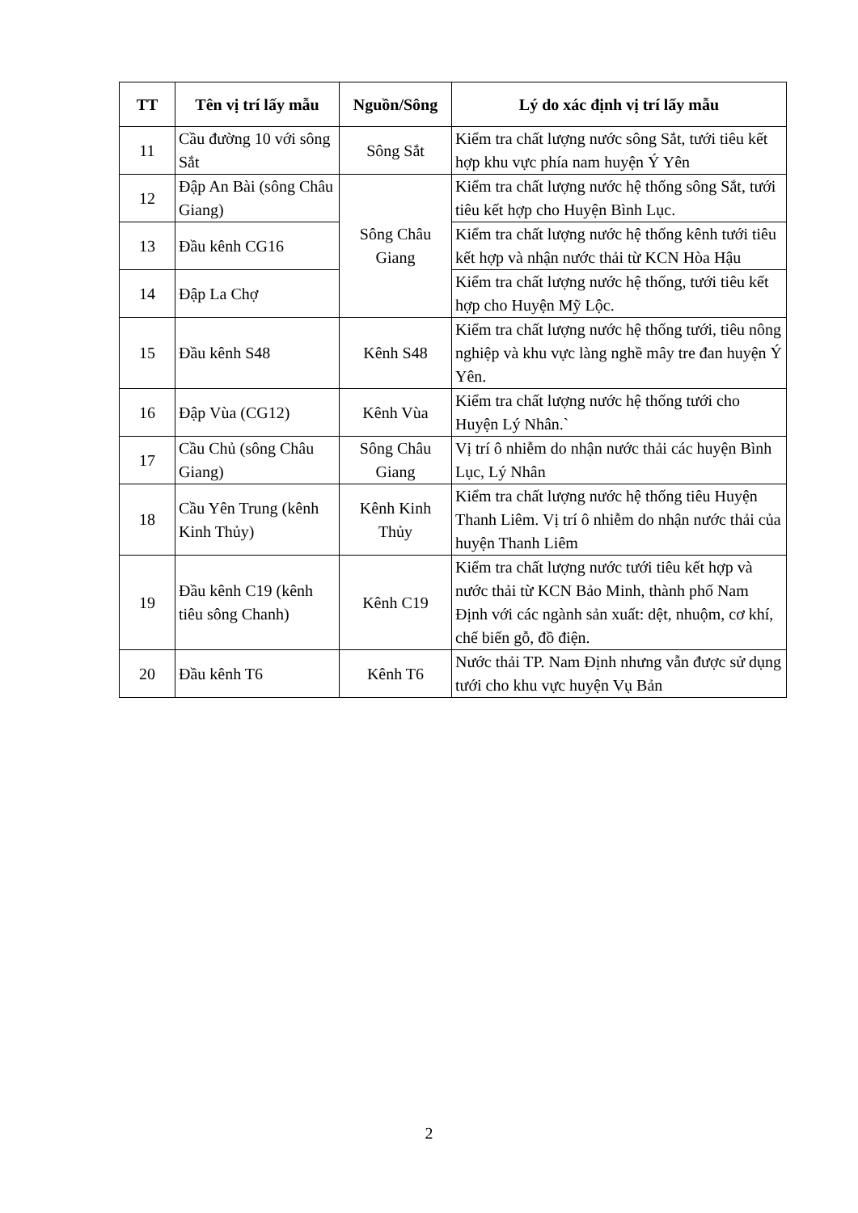| TT | Tên vị trí lấy mẫu | Nguồn/Sông | Lý do xác định vị trí lấy mẫu |
| --- | --- | --- | --- |
| 11 | Cầu đường 10 với sông Sắt | Sông Sắt | Kiểm tra chất lượng nước sông Sắt, tưới tiêu kết hợp khu vực phía nam huyện Ý Yên |
| 12 | Đập An Bài (sông Châu Giang) | Sông Châu Giang | Kiểm tra chất lượng nước hệ thống sông Sắt, tưới tiêu kết hợp cho Huyện Bình Lục. |
| 13 | Đầu kênh CG16 | | Kiểm tra chất lượng nước hệ thống kênh tưới tiêu kết hợp và nhận nước thải từ KCN Hòa Hậu |
| 14 | Đập La Chợ | | Kiểm tra chất lượng nước hệ thống, tưới tiêu kết hợp cho Huyện Mỹ Lộc. |
| 15 | Đầu kênh S48 | Kênh S48 | Kiểm tra chất lượng nước hệ thống tưới, tiêu nông nghiệp và khu vực làng nghề mây tre đan huyện Ý Yên. |
| 16 | Đập Vùa (CG12) | Kênh Vùa | Kiểm tra chất lượng nước hệ thống tưới cho Huyện Lý Nhân.` |
| 17 | Cầu Chủ (sông Châu Giang) | Sông Châu Giang | Vị trí ô nhiễm do nhận nước thải các huyện Bình Lục, Lý Nhân |
| 18 | Cầu Yên Trung (kênh Kinh Thủy) | Kênh Kinh Thủy | Kiểm tra chất lượng nước hệ thống tiêu Huyện Thanh Liêm. Vị trí ô nhiễm do nhận nước thải của huyện Thanh Liêm |
| 19 | Đầu kênh C19 (kênh tiêu sông Chanh) | Kênh C19 | Kiểm tra chất lượng nước tưới tiêu kết hợp và nước thải từ KCN Bảo Minh, thành phố Nam Định với các ngành sản xuất: dệt, nhuộm, cơ khí, chế biến gỗ, đồ điện. |
| 20 | Đầu kênh T6 | Kênh T6 | Nước thải TP. Nam Định nhưng vẫn được sử dụng tưới cho khu vực huyện Vụ Bản |
2